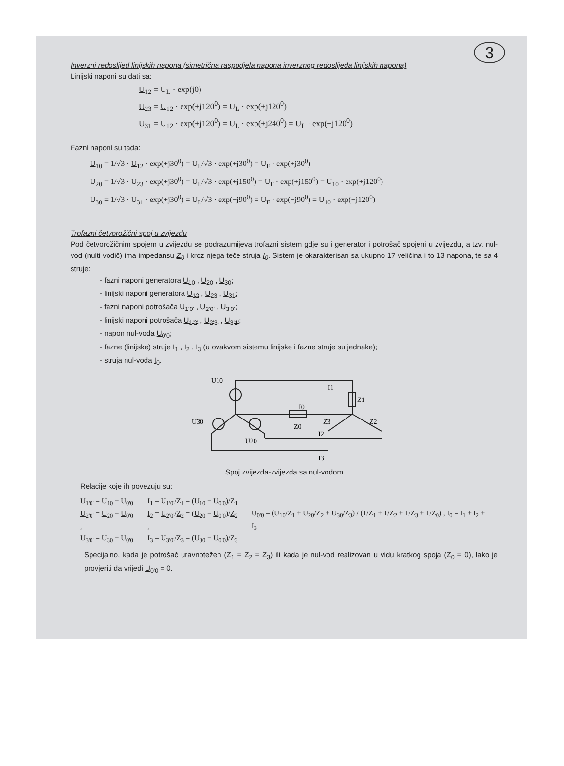3
Inverzni redoslijed linijskih napona (simetrična raspodjela napona inverznog redoslijeda linijskih napona)
Linijski naponi su dati sa:
U<sub>12</sub> = U<sub>L</sub> · exp(j0)
U<sub>23</sub> = U<sub>12</sub> · exp(+j120<sup>0</sup>) = U<sub>L</sub> · exp(+j120<sup>0</sup>)
U<sub>31</sub> = U<sub>12</sub> · exp(+j120<sup>0</sup>) = U<sub>L</sub> · exp(+j240<sup>0</sup>) = U<sub>L</sub> · exp(−j120<sup>0</sup>)
Fazni naponi su tada:
U<sub>10</sub> = 1/√3 · U<sub>12</sub> · exp(+j30<sup>0</sup>) = U<sub>L</sub>/√3 · exp(+j30<sup>0</sup>) = U<sub>F</sub> · exp(+j30<sup>0</sup>)
U<sub>20</sub> = 1/√3 · U<sub>23</sub> · exp(+j30<sup>0</sup>) = U<sub>L</sub>/√3 · exp(+j150<sup>0</sup>) = U<sub>F</sub> · exp(+j150<sup>0</sup>) = U<sub>10</sub> · exp(+j120<sup>0</sup>)
U<sub>30</sub> = 1/√3 · U<sub>31</sub> · exp(+j30<sup>0</sup>) = U<sub>L</sub>/√3 · exp(−j90<sup>0</sup>) = U<sub>F</sub> · exp(−j90<sup>0</sup>) = U<sub>10</sub> · exp(−j120<sup>0</sup>)
Trofazni četvorožični spoj u zvijezdu
Pod četvorožičnim spojem u zvijezdu se podrazumijeva trofazni sistem gdje su i generator i potrošač spojeni u zvijezdu, a tzv. nul-vod (nulti vodič) ima impedansu Z<sub>0</sub> i kroz njega teče struja I<sub>0</sub>. Sistem je okarakterisan sa ukupno 17 veličina i to 13 napona, te sa 4 struje:
- fazni naponi generatora U<sub>10</sub> , U<sub>20</sub> , U<sub>30</sub>;
- linijski naponi generatora U<sub>12</sub> , U<sub>23</sub> , U<sub>31</sub>;
- fazni naponi potrošača U<sub>1'0'</sub> , U<sub>2'0'</sub> , U<sub>3'0'</sub>;
- linijski naponi potrošača U<sub>1'2'</sub> , U<sub>2'3'</sub> , U<sub>3'1'</sub>;
- napon nul-voda U<sub>0'0</sub>;
- fazne (linijske) struje I<sub>1</sub> , I<sub>2</sub> , I<sub>3</sub> (u ovakvom sistemu linijske i fazne struje su jednake);
- struja nul-voda I<sub>0</sub>.
U10
I1
Z1
I0
U30
Z0
Z3
Z2
U20
I2
I3
Spoj zvijezda-zvijezda sa nul-vodom
Relacije koje ih povezuju su:
U<sub>1'0'</sub> = U<sub>10</sub> − U<sub>0'0</sub>
U<sub>2'0'</sub> = U<sub>20</sub> − U<sub>0'0</sub> ,
U<sub>3'0'</sub> = U<sub>30</sub> − U<sub>0'0</sub>
I<sub>1</sub> = U<sub>1'0'</sub>/Z<sub>1</sub> = (U<sub>10</sub> − U<sub>0'0</sub>)/Z<sub>1</sub>
I<sub>2</sub> = U<sub>2'0'</sub>/Z<sub>2</sub> = (U<sub>20</sub> − U<sub>0'0</sub>)/Z<sub>2</sub> ,
I<sub>3</sub> = U<sub>3'0'</sub>/Z<sub>3</sub> = (U<sub>30</sub> − U<sub>0'0</sub>)/Z<sub>3</sub>
U<sub>0'0</sub> = (U<sub>10</sub>/Z<sub>1</sub> + U<sub>20</sub>/Z<sub>2</sub> + U<sub>30</sub>/Z<sub>3</sub>) / (1/Z<sub>1</sub> + 1/Z<sub>2</sub> + 1/Z<sub>3</sub> + 1/Z<sub>0</sub>) , I<sub>0</sub> = I<sub>1</sub> + I<sub>2</sub> + I<sub>3</sub>
Specijalno, kada je potrošač uravnotežen (Z<sub>1</sub> = Z<sub>2</sub> = Z<sub>3</sub>) ili kada je nul-vod realizovan u vidu kratkog spoja (Z<sub>0</sub> = 0), lako je provjeriti da vrijedi U<sub>0'0</sub> = 0.